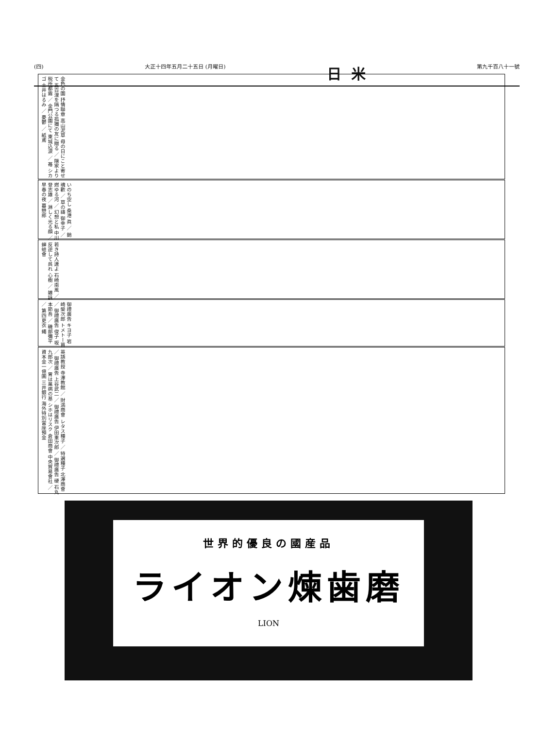(四) 大正十四年五月二十五日 (月曜日) 日米 第九千百八十一號
金色の園 抒情聯章 高山泥草 母の日にこと寄せて 五百浬を隔つる孤獨の友に贈る ／ 隠家より 税所都霧 ／ 金門公園にて 東城込涙 ／ 苺 シカゴ 土井はるみ ／ 憂鬱 ／ 紙鳶
いのち空し 桑港 眞 ／ 銷魂歡 ／ 草の禱 御幸子 ／ 燃ゆる河 ／ 幻想と私 中川登志雄 ／ 淋しく光る顔 ／ 早春の夜 暮戀郎
若き詩人達よ 石崎南風 ／ 反逆して呉れ 心樹 ／ 雑詠 蝉蛙會
御禮廣告 キヨ子 岩崎榮次郎 トメトー苗 ／ 御禮廣告 俊子 坂本節吾 ／ 磯部彌平 ／ 第四更衣 蠅
英語教授 寺澤教館 ／ 財満商會 レタス種子 ／ 特選種子 北澤商會 ／ 御禮廣告 上谷武二 ／ 御禮廣告 伊田重次郎 ／ 御禮廣告 硬 石丸九郎次 ／ 胃は萬病の基 シホはリスク 倉田商會 中央貿易會社 ／ 資本金一億圓 三井銀行 海外特別當座預金
世界的優良の國産品
ライオン煉歯磨
LION